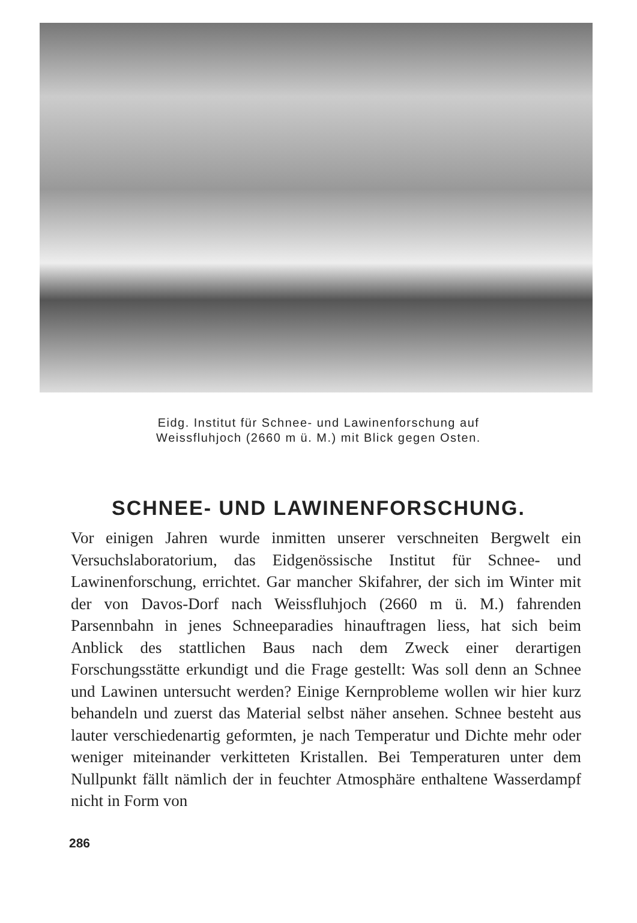Eidg. Institut für Schnee- und Lawinenforschung auf
Weissfluhjoch (2660 m ü. M.) mit Blick gegen Osten.
SCHNEE- UND LAWINENFORSCHUNG.
Vor einigen Jahren wurde inmitten unserer verschneiten Bergwelt ein Versuchslaboratorium, das Eidgenössische Institut für Schnee- und Lawinenforschung, errichtet. Gar mancher Skifahrer, der sich im Winter mit der von Davos-Dorf nach Weissfluhjoch (2660 m ü. M.) fahrenden Parsennbahn in jenes Schneeparadies hinauftragen liess, hat sich beim Anblick des stattlichen Baus nach dem Zweck einer derartigen Forschungsstätte erkundigt und die Frage gestellt: Was soll denn an Schnee und Lawinen untersucht werden? Einige Kernprobleme wollen wir hier kurz behandeln und zuerst das Material selbst näher ansehen. Schnee besteht aus lauter verschiedenartig geformten, je nach Temperatur und Dichte mehr oder weniger miteinander verkitteten Kristallen. Bei Temperaturen unter dem Nullpunkt fällt nämlich der in feuchter Atmosphäre enthaltene Wasserdampf nicht in Form von
286